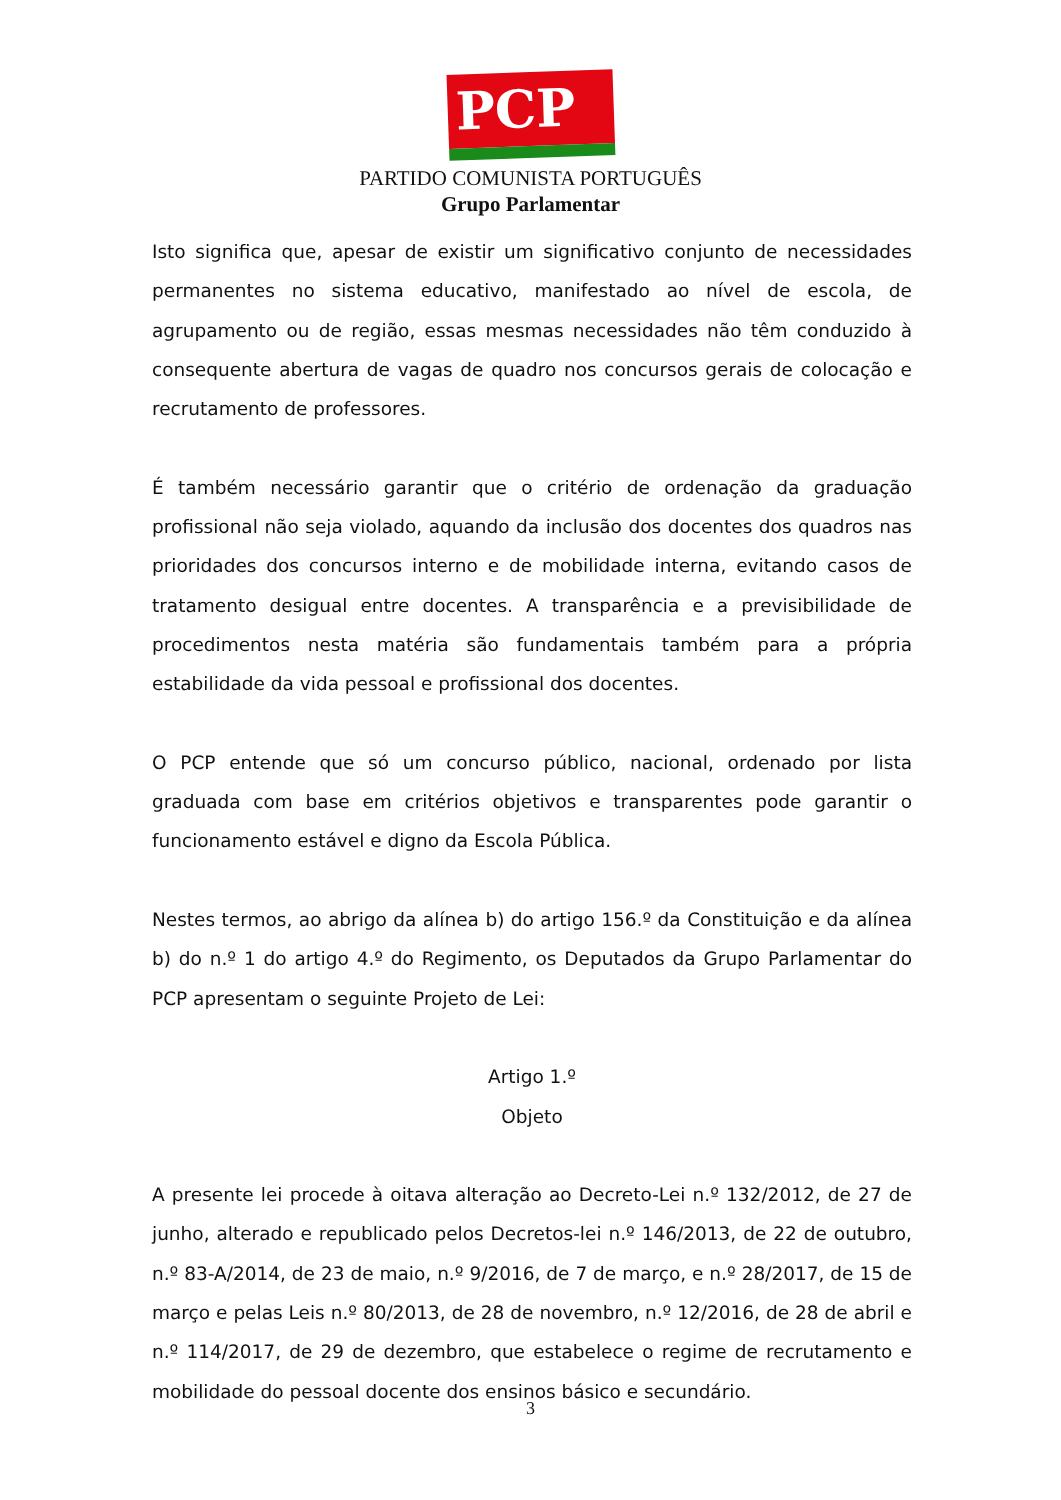PCP ☭
PARTIDO COMUNISTA PORTUGUÊS
Grupo Parlamentar
Isto significa que, apesar de existir um significativo conjunto de necessidades permanentes no sistema educativo, manifestado ao nível de escola, de agrupamento ou de região, essas mesmas necessidades não têm conduzido à consequente abertura de vagas de quadro nos concursos gerais de colocação e recrutamento de professores.
É também necessário garantir que o critério de ordenação da graduação profissional não seja violado, aquando da inclusão dos docentes dos quadros nas prioridades dos concursos interno e de mobilidade interna, evitando casos de tratamento desigual entre docentes. A transparência e a previsibilidade de procedimentos nesta matéria são fundamentais também para a própria estabilidade da vida pessoal e profissional dos docentes.
O PCP entende que só um concurso público, nacional, ordenado por lista graduada com base em critérios objetivos e transparentes pode garantir o funcionamento estável e digno da Escola Pública.
Nestes termos, ao abrigo da alínea b) do artigo 156.º da Constituição e da alínea b) do n.º 1 do artigo 4.º do Regimento, os Deputados da Grupo Parlamentar do PCP apresentam o seguinte Projeto de Lei:
Artigo 1.º
Objeto
A presente lei procede à oitava alteração ao Decreto-Lei n.º 132/2012, de 27 de junho, alterado e republicado pelos Decretos-lei n.º 146/2013, de 22 de outubro, n.º 83-A/2014, de 23 de maio, n.º 9/2016, de 7 de março, e n.º 28/2017, de 15 de março e pelas Leis n.º 80/2013, de 28 de novembro, n.º 12/2016, de 28 de abril e n.º 114/2017, de 29 de dezembro, que estabelece o regime de recrutamento e mobilidade do pessoal docente dos ensinos básico e secundário.
3